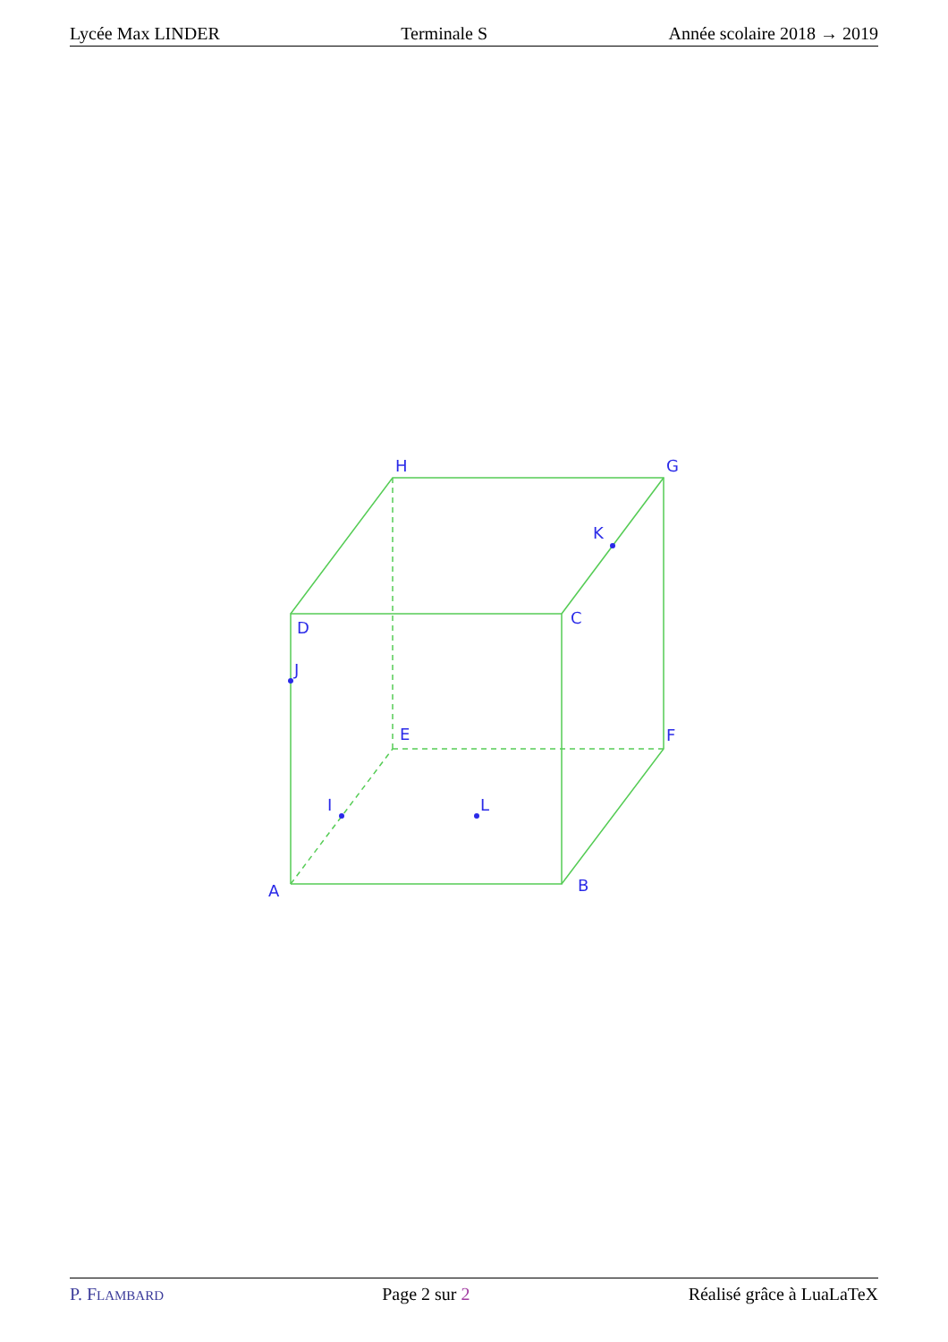Lycée Max LINDER Terminale S Année scolaire 2018 → 2019
A
B
C
D
E
F
G
H
I
J
K
L
P. FLAMBARD Page 2 sur 2 Réalisé grâce à LuaLaTeX